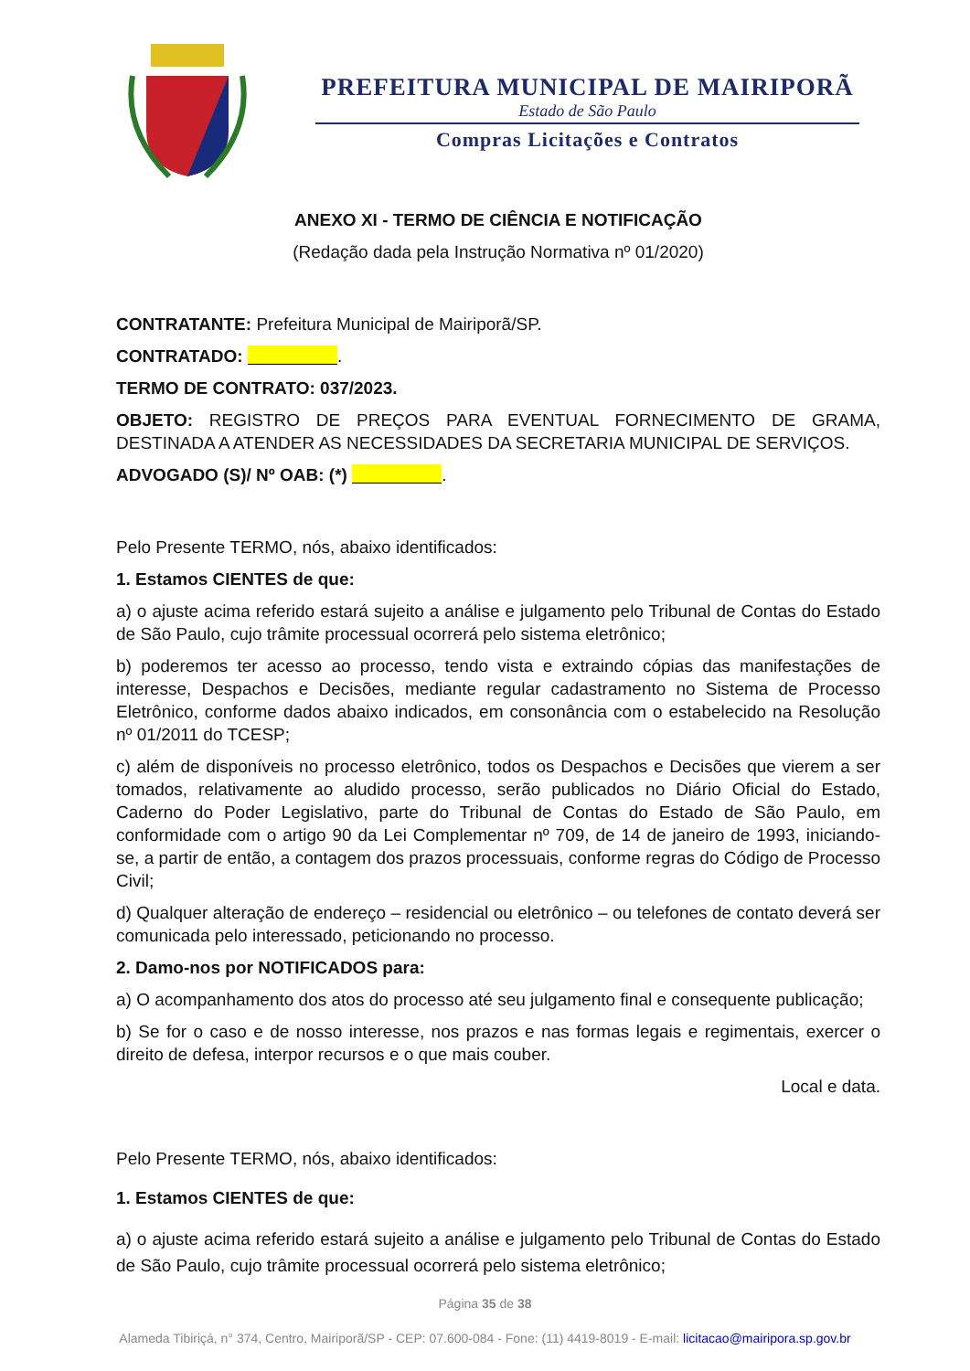PREFEITURA MUNICIPAL DE MAIRIPORÃ
Estado de São Paulo
Compras Licitações e Contratos
ANEXO XI - TERMO DE CIÊNCIA E NOTIFICAÇÃO
(Redação dada pela Instrução Normativa nº 01/2020)
CONTRATANTE: Prefeitura Municipal de Mairiporã/SP.
CONTRATADO: .
TERMO DE CONTRATO: 037/2023.
OBJETO: REGISTRO DE PREÇOS PARA EVENTUAL FORNECIMENTO DE GRAMA, DESTINADA A ATENDER AS NECESSIDADES DA SECRETARIA MUNICIPAL DE SERVIÇOS.
ADVOGADO (S)/ Nº OAB: (*) .
Pelo Presente TERMO, nós, abaixo identificados:
1. Estamos CIENTES de que:
a) o ajuste acima referido estará sujeito a análise e julgamento pelo Tribunal de Contas do Estado de São Paulo, cujo trâmite processual ocorrerá pelo sistema eletrônico;
b) poderemos ter acesso ao processo, tendo vista e extraindo cópias das manifestações de interesse, Despachos e Decisões, mediante regular cadastramento no Sistema de Processo Eletrônico, conforme dados abaixo indicados, em consonância com o estabelecido na Resolução nº 01/2011 do TCESP;
c) além de disponíveis no processo eletrônico, todos os Despachos e Decisões que vierem a ser tomados, relativamente ao aludido processo, serão publicados no Diário Oficial do Estado, Caderno do Poder Legislativo, parte do Tribunal de Contas do Estado de São Paulo, em conformidade com o artigo 90 da Lei Complementar nº 709, de 14 de janeiro de 1993, iniciando-se, a partir de então, a contagem dos prazos processuais, conforme regras do Código de Processo Civil;
d) Qualquer alteração de endereço – residencial ou eletrônico – ou telefones de contato deverá ser comunicada pelo interessado, peticionando no processo.
2. Damo-nos por NOTIFICADOS para:
a) O acompanhamento dos atos do processo até seu julgamento final e consequente publicação;
b) Se for o caso e de nosso interesse, nos prazos e nas formas legais e regimentais, exercer o direito de defesa, interpor recursos e o que mais couber.
Local e data.
Pelo Presente TERMO, nós, abaixo identificados:
1. Estamos CIENTES de que:
a) o ajuste acima referido estará sujeito a análise e julgamento pelo Tribunal de Contas do Estado de São Paulo, cujo trâmite processual ocorrerá pelo sistema eletrônico;
Página 35 de 38
Alameda Tibiriçá, n° 374, Centro, Mairiporã/SP - CEP: 07.600-084 - Fone: (11) 4419-8019 - E-mail: licitacao@mairipora.sp.gov.br